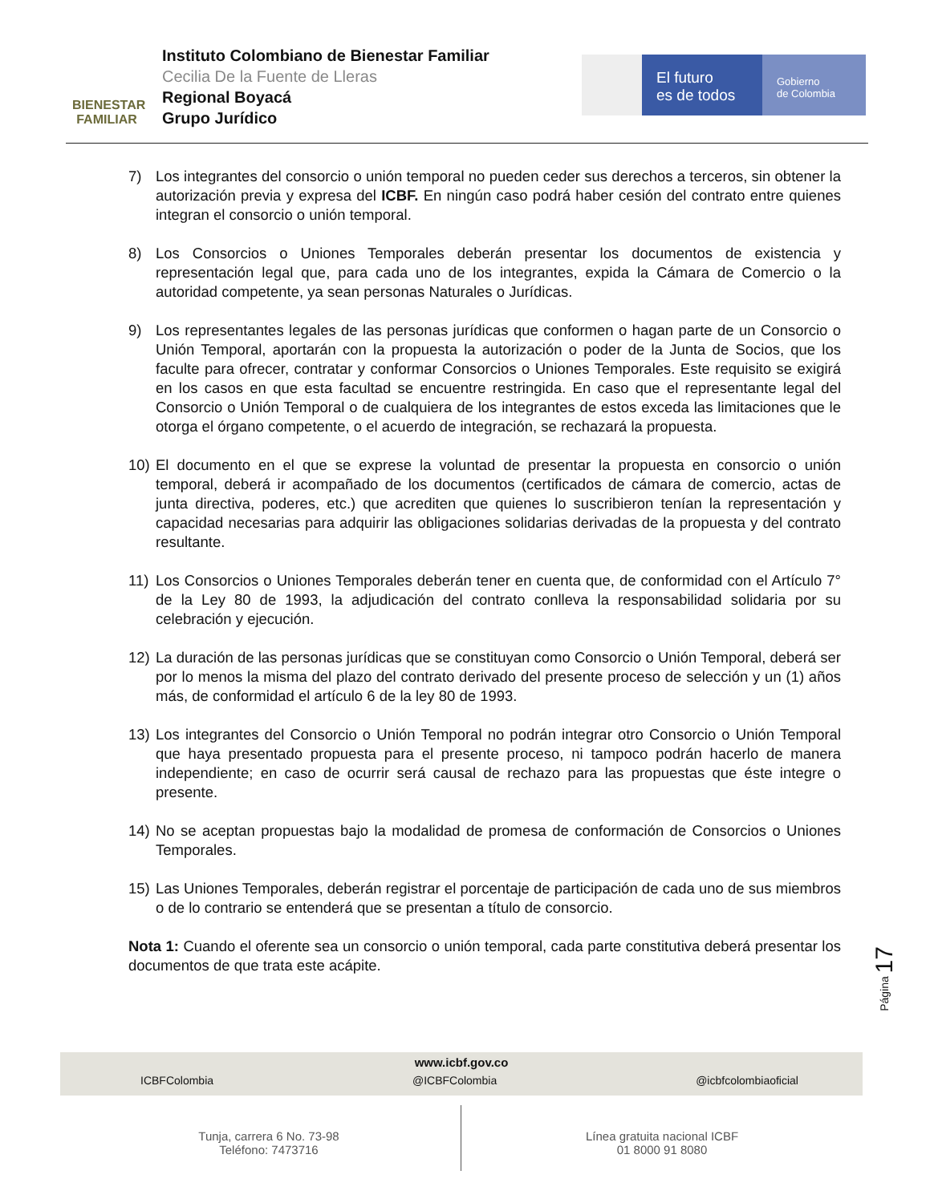BIENESTAR FAMILIAR
Instituto Colombiano de Bienestar Familiar
Cecilia De la Fuente de Lleras
Regional Boyacá
Grupo Jurídico
El futuro
es de todos
Gobierno
de Colombia
7) Los integrantes del consorcio o unión temporal no pueden ceder sus derechos a terceros, sin obtener la autorización previa y expresa del ICBF. En ningún caso podrá haber cesión del contrato entre quienes integran el consorcio o unión temporal.
8) Los Consorcios o Uniones Temporales deberán presentar los documentos de existencia y representación legal que, para cada uno de los integrantes, expida la Cámara de Comercio o la autoridad competente, ya sean personas Naturales o Jurídicas.
9) Los representantes legales de las personas jurídicas que conformen o hagan parte de un Consorcio o Unión Temporal, aportarán con la propuesta la autorización o poder de la Junta de Socios, que los faculte para ofrecer, contratar y conformar Consorcios o Uniones Temporales. Este requisito se exigirá en los casos en que esta facultad se encuentre restringida. En caso que el representante legal del Consorcio o Unión Temporal o de cualquiera de los integrantes de estos exceda las limitaciones que le otorga el órgano competente, o el acuerdo de integración, se rechazará la propuesta.
10) El documento en el que se exprese la voluntad de presentar la propuesta en consorcio o unión temporal, deberá ir acompañado de los documentos (certificados de cámara de comercio, actas de junta directiva, poderes, etc.) que acrediten que quienes lo suscribieron tenían la representación y capacidad necesarias para adquirir las obligaciones solidarias derivadas de la propuesta y del contrato resultante.
11) Los Consorcios o Uniones Temporales deberán tener en cuenta que, de conformidad con el Artículo 7° de la Ley 80 de 1993, la adjudicación del contrato conlleva la responsabilidad solidaria por su celebración y ejecución.
12) La duración de las personas jurídicas que se constituyan como Consorcio o Unión Temporal, deberá ser por lo menos la misma del plazo del contrato derivado del presente proceso de selección y un (1) años más, de conformidad el artículo 6 de la ley 80 de 1993.
13) Los integrantes del Consorcio o Unión Temporal no podrán integrar otro Consorcio o Unión Temporal que haya presentado propuesta para el presente proceso, ni tampoco podrán hacerlo de manera independiente; en caso de ocurrir será causal de rechazo para las propuestas que éste integre o presente.
14) No se aceptan propuestas bajo la modalidad de promesa de conformación de Consorcios o Uniones Temporales.
15) Las Uniones Temporales, deberán registrar el porcentaje de participación de cada uno de sus miembros o de lo contrario se entenderá que se presentan a título de consorcio.
Nota 1: Cuando el oferente sea un consorcio o unión temporal, cada parte constitutiva deberá presentar los documentos de que trata este acápite.
Página 17
www.icbf.gov.co
ICBFColombia @ICBFColombia @icbfcolombiaoficial
Tunja, carrera 6 No. 73-98
Teléfono: 7473716
Línea gratuita nacional ICBF
01 8000 91 8080